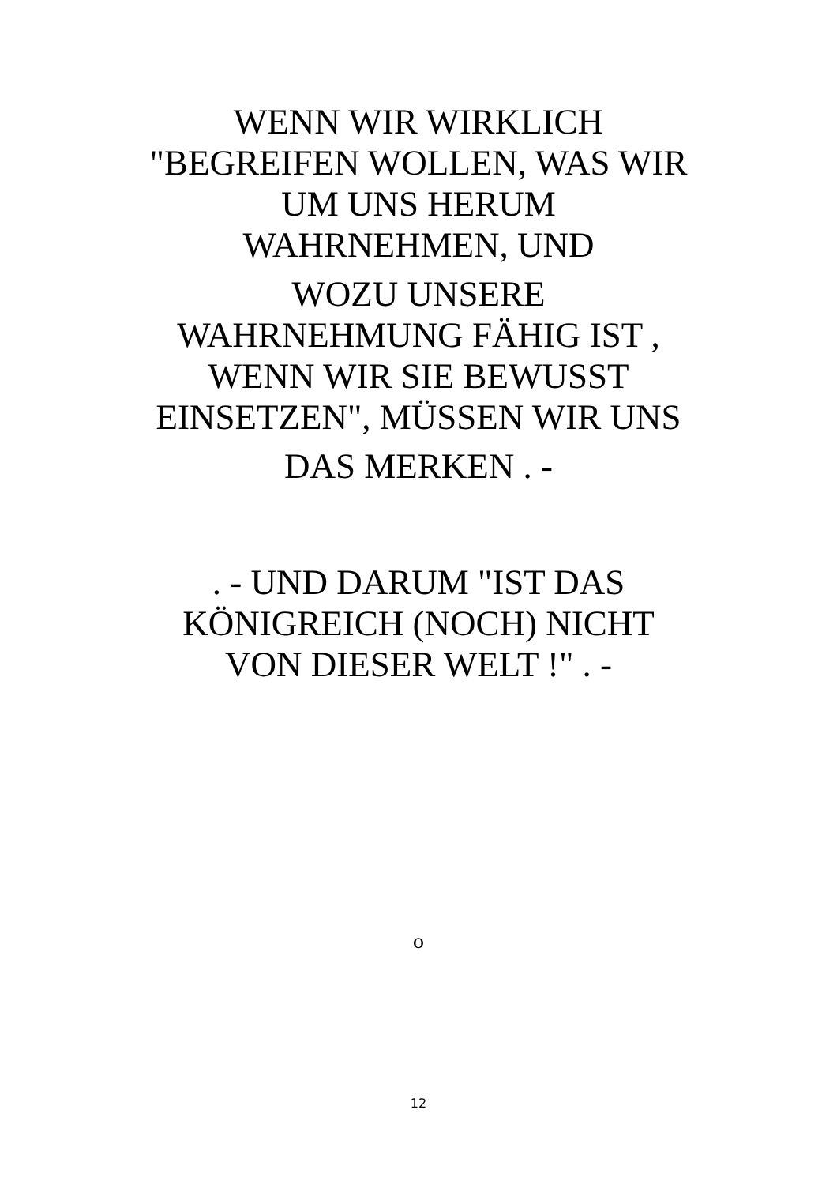WENN WIR WIRKLICH
"BEGREIFEN WOLLEN, WAS WIR
UM UNS HERUM
WAHRNEHMEN, UND
WOZU UNSERE
WAHRNEHMUNG FÄHIG IST ,
WENN WIR SIE BEWUSST
EINSETZEN", MÜSSEN WIR UNS
DAS MERKEN . -
. - UND DARUM "IST DAS
KÖNIGREICH (NOCH) NICHT
VON DIESER WELT !" . -
o
12